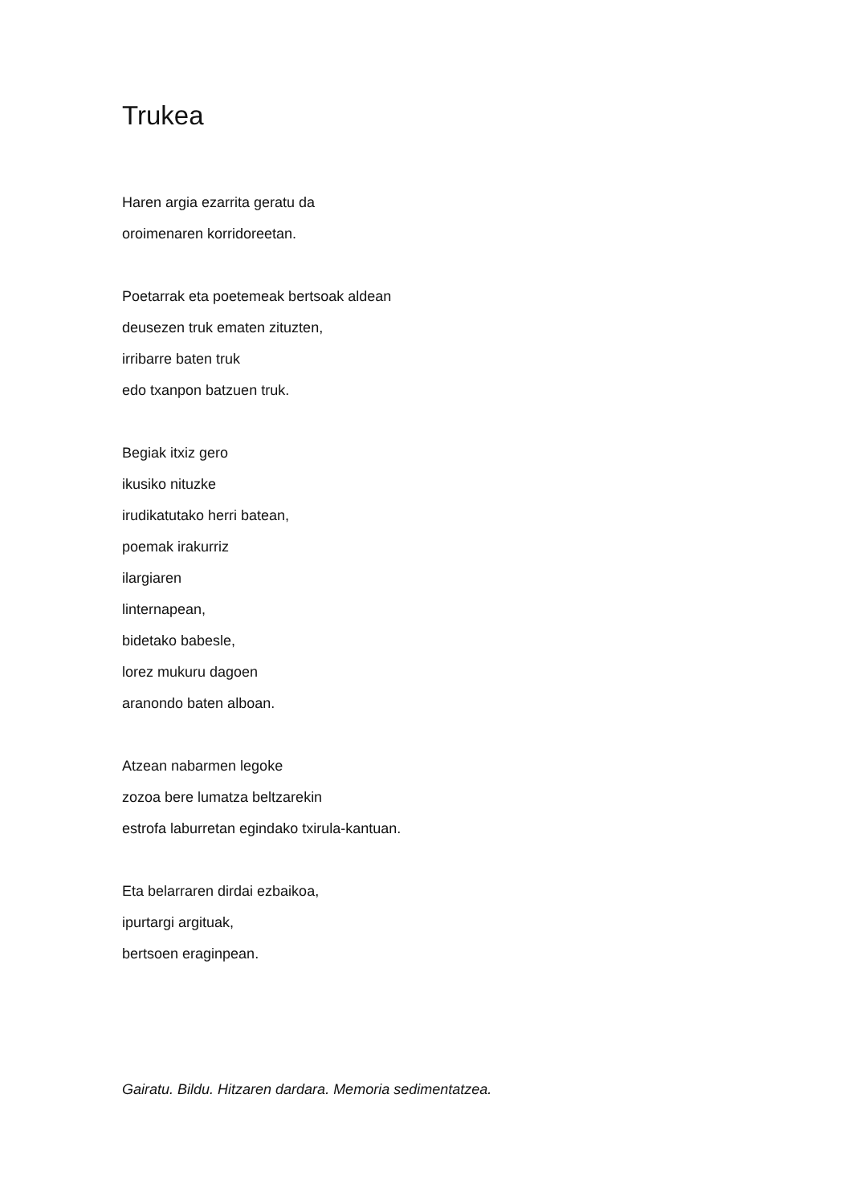Trukea
Haren argia ezarrita geratu da
oroimenaren korridoreetan.
Poetarrak eta poetemeak bertsoak aldean
deusezen truk ematen zituzten,
irribarre baten truk
edo txanpon batzuen truk.
Begiak itxiz gero
ikusiko nituzke
irudikatutako herri batean,
poemak irakurriz
ilargiaren
linternapean,
bidetako babesle,
lorez mukuru dagoen
aranondo baten alboan.
Atzean nabarmen legoke
zozoa bere lumatza beltzarekin
estrofa laburretan egindako txirula-kantuan.
Eta belarraren dirdai ezbaikoa,
ipurtargi argituak,
bertsoen eraginpean.
Gairatu. Bildu. Hitzaren dardara. Memoria sedimentatzea.